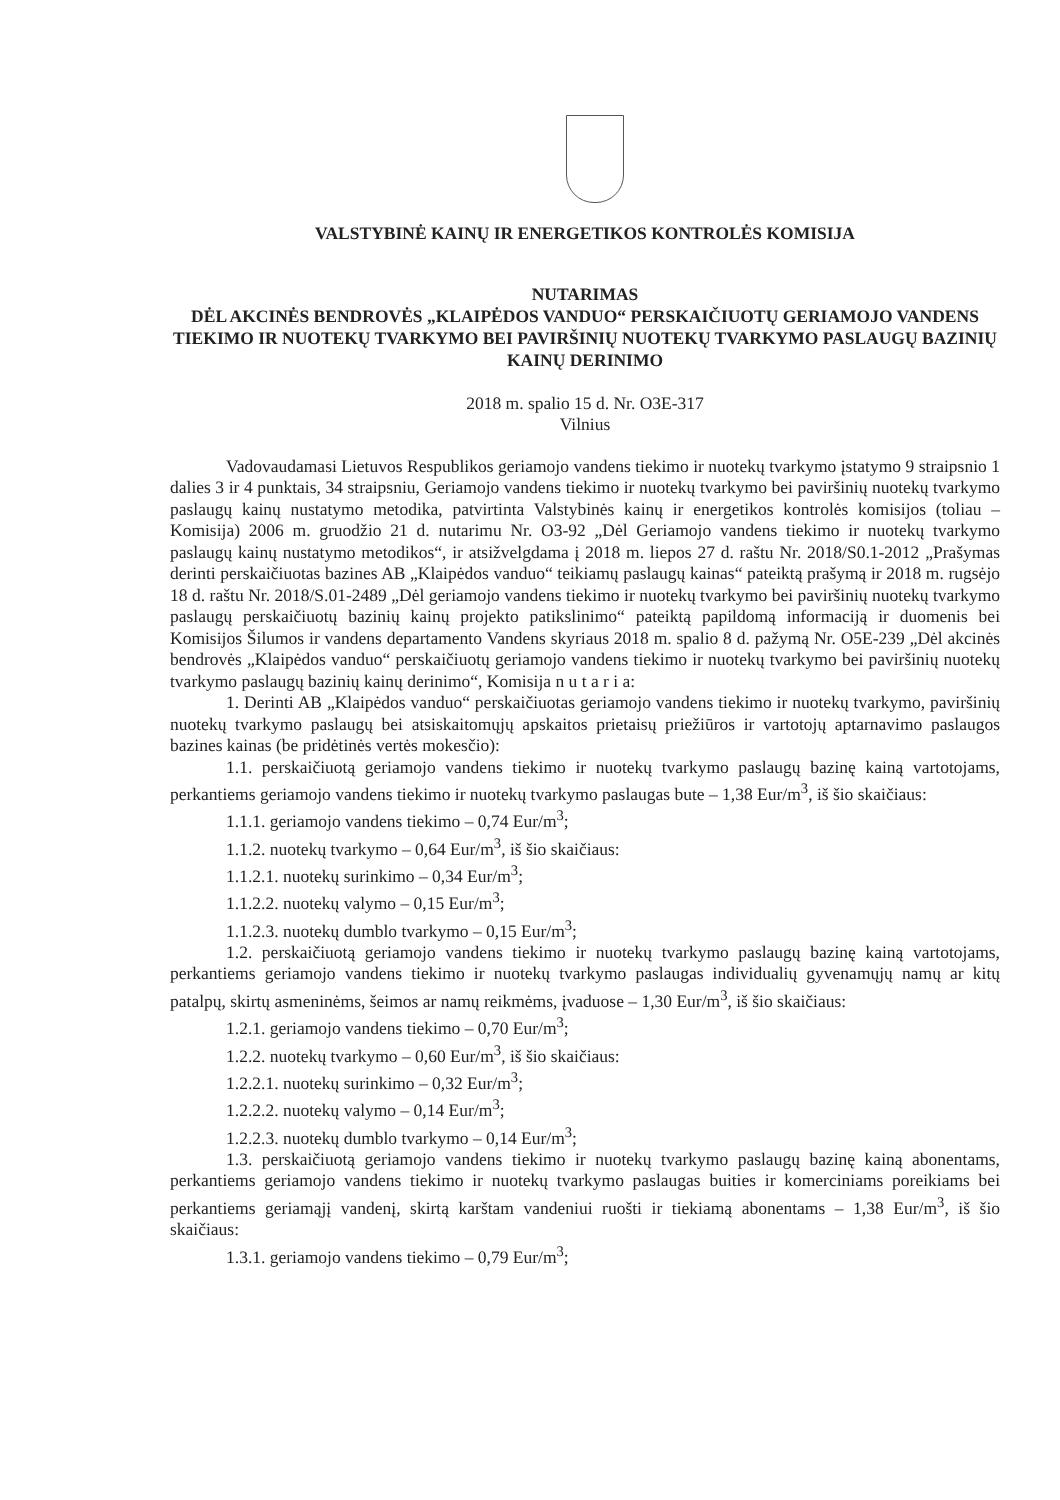VALSTYBINĖ KAINŲ IR ENERGETIKOS KONTROLĖS KOMISIJA
NUTARIMAS
DĖL AKCINĖS BENDROVĖS „KLAIPĖDOS VANDUO“ PERSKAIČIUOTŲ GERIAMOJO VANDENS TIEKIMO IR NUOTEKŲ TVARKYMO BEI PAVIRŠINIŲ NUOTEKŲ TVARKYMO PASLAUGŲ BAZINIŲ KAINŲ DERINIMO
2018 m. spalio 15 d. Nr. O3E-317
Vilnius
Vadovaudamasi Lietuvos Respublikos geriamojo vandens tiekimo ir nuotekų tvarkymo įstatymo 9 straipsnio 1 dalies 3 ir 4 punktais, 34 straipsniu, Geriamojo vandens tiekimo ir nuotekų tvarkymo bei paviršinių nuotekų tvarkymo paslaugų kainų nustatymo metodika, patvirtinta Valstybinės kainų ir energetikos kontrolės komisijos (toliau – Komisija) 2006 m. gruodžio 21 d. nutarimu Nr. O3-92 „Dėl Geriamojo vandens tiekimo ir nuotekų tvarkymo paslaugų kainų nustatymo metodikos“, ir atsižvelgdama į 2018 m. liepos 27 d. raštu Nr. 2018/S0.1-2012 „Prašymas derinti perskaičiuotas bazines AB „Klaipėdos vanduo“ teikiamų paslaugų kainas“ pateiktą prašymą ir 2018 m. rugsėjo 18 d. raštu Nr. 2018/S.01-2489 „Dėl geriamojo vandens tiekimo ir nuotekų tvarkymo bei paviršinių nuotekų tvarkymo paslaugų perskaičiuotų bazinių kainų projekto patikslinimo“ pateiktą papildomą informaciją ir duomenis bei Komisijos Šilumos ir vandens departamento Vandens skyriaus 2018 m. spalio 8 d. pažymą Nr. O5E-239 „Dėl akcinės bendrovės „Klaipėdos vanduo“ perskaičiuotų geriamojo vandens tiekimo ir nuotekų tvarkymo bei paviršinių nuotekų tvarkymo paslaugų bazinių kainų derinimo“, Komisija n u t a r i a:
1. Derinti AB „Klaipėdos vanduo“ perskaičiuotas geriamojo vandens tiekimo ir nuotekų tvarkymo, paviršinių nuotekų tvarkymo paslaugų bei atsiskaitomųjų apskaitos prietaisų priežiūros ir vartotojų aptarnavimo paslaugos bazines kainas (be pridėtinės vertės mokesčio):
1.1. perskaičiuotą geriamojo vandens tiekimo ir nuotekų tvarkymo paslaugų bazinę kainą vartotojams, perkantiems geriamojo vandens tiekimo ir nuotekų tvarkymo paslaugas bute – 1,38 Eur/m<sup>3</sup>, iš šio skaičiaus:
1.1.1. geriamojo vandens tiekimo – 0,74 Eur/m<sup>3</sup>;
1.1.2. nuotekų tvarkymo – 0,64 Eur/m<sup>3</sup>, iš šio skaičiaus:
1.1.2.1. nuotekų surinkimo – 0,34 Eur/m<sup>3</sup>;
1.1.2.2. nuotekų valymo – 0,15 Eur/m<sup>3</sup>;
1.1.2.3. nuotekų dumblo tvarkymo – 0,15 Eur/m<sup>3</sup>;
1.2. perskaičiuotą geriamojo vandens tiekimo ir nuotekų tvarkymo paslaugų bazinę kainą vartotojams, perkantiems geriamojo vandens tiekimo ir nuotekų tvarkymo paslaugas individualių gyvenamųjų namų ar kitų patalpų, skirtų asmeninėms, šeimos ar namų reikmėms, įvaduose – 1,30 Eur/m<sup>3</sup>, iš šio skaičiaus:
1.2.1. geriamojo vandens tiekimo – 0,70 Eur/m<sup>3</sup>;
1.2.2. nuotekų tvarkymo – 0,60 Eur/m<sup>3</sup>, iš šio skaičiaus:
1.2.2.1. nuotekų surinkimo – 0,32 Eur/m<sup>3</sup>;
1.2.2.2. nuotekų valymo – 0,14 Eur/m<sup>3</sup>;
1.2.2.3. nuotekų dumblo tvarkymo – 0,14 Eur/m<sup>3</sup>;
1.3. perskaičiuotą geriamojo vandens tiekimo ir nuotekų tvarkymo paslaugų bazinę kainą abonentams, perkantiems geriamojo vandens tiekimo ir nuotekų tvarkymo paslaugas buities ir komerciniams poreikiams bei perkantiems geriamąjį vandenį, skirtą karštam vandeniui ruošti ir tiekiamą abonentams – 1,38 Eur/m<sup>3</sup>, iš šio skaičiaus:
1.3.1. geriamojo vandens tiekimo – 0,79 Eur/m<sup>3</sup>;